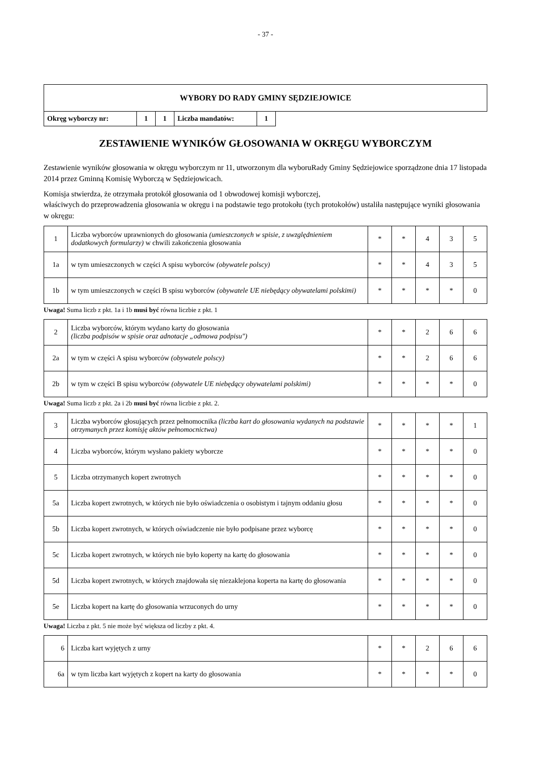- 37 -
| WYBORY DO RADY GMINY SĘDZIEJOWICE | | | | | |
| Okręg wyborczy nr: | 1 | 1 | Liczba mandatów: | 1 | |
ZESTAWIENIE WYNIKÓW GŁOSOWANIA W OKRĘGU WYBORCZYM
Zestawienie wyników głosowania w okręgu wyborczym nr 11, utworzonym dla wyboruRady Gminy Sędziejowice sporządzone dnia 17 listopada 2014 przez Gminną Komisię Wyborczą w Sędziejowicach.
Komisja stwierdza, że otrzymała protokół głosowania od 1 obwodowej komisji wyborczej,
właściwych do przeprowadzenia głosowania w okręgu i na podstawie tego protokołu (tych protokołów) ustaliła następujące wyniki głosowania w okręgu:
| 1 | Liczba wyborców uprawnionych do głosowania (umieszczonych w spisie, z uwzględnieniem dodatkowych formularzy) w chwili zakończenia głosowania | * | * | 4 | 3 | 5 |
| 1a | w tym umieszczonych w części A spisu wyborców (obywatele polscy) | * | * | 4 | 3 | 5 |
| 1b | w tym umieszczonych w części B spisu wyborców (obywatele UE niebędący obywatelami polskimi) | * | * | * | * | 0 |
Uwaga! Suma liczb z pkt. 1a i 1b musi być równa liczbie z pkt. 1
| 2 | Liczba wyborców, którym wydano karty do głosowania (liczba podpisów w spisie oraz adnotacje „odmowa podpisu") | * | * | 2 | 6 | 6 |
| 2a | w tym w części A spisu wyborców (obywatele polscy) | * | * | 2 | 6 | 6 |
| 2b | w tym w części B spisu wyborców (obywatele UE niebędący obywatelami polskimi) | * | * | * | * | 0 |
Uwaga! Suma liczb z pkt. 2a i 2b musi być równa liczbie z pkt. 2.
| 3 | Liczba wyborców głosujących przez pełnomocnika (liczba kart do głosowania wydanych na podstawie otrzymanych przez komisję aktów pełnomocnictwa) | * | * | * | * | 1 |
| 4 | Liczba wyborców, którym wysłano pakiety wyborcze | * | * | * | * | 0 |
| 5 | Liczba otrzymanych kopert zwrotnych | * | * | * | * | 0 |
| 5a | Liczba kopert zwrotnych, w których nie było oświadczenia o osobistym i tajnym oddaniu głosu | * | * | * | * | 0 |
| 5b | Liczba kopert zwrotnych, w których oświadczenie nie było podpisane przez wyborcę | * | * | * | * | 0 |
| 5c | Liczba kopert zwrotnych, w których nie było koperty na kartę do głosowania | * | * | * | * | 0 |
| 5d | Liczba kopert zwrotnych, w których znajdowała się niezaklejona koperta na kartę do głosowania | * | * | * | * | 0 |
| 5e | Liczba kopert na kartę do głosowania wrzuconych do urny | * | * | * | * | 0 |
Uwaga! Liczba z pkt. 5 nie może być większa od liczby z pkt. 4.
| 6 | Liczba kart wyjętych z urny | * | * | 2 | 6 | 6 |
| 6a | w tym liczba kart wyjętych z kopert na karty do głosowania | * | * | * | * | 0 |